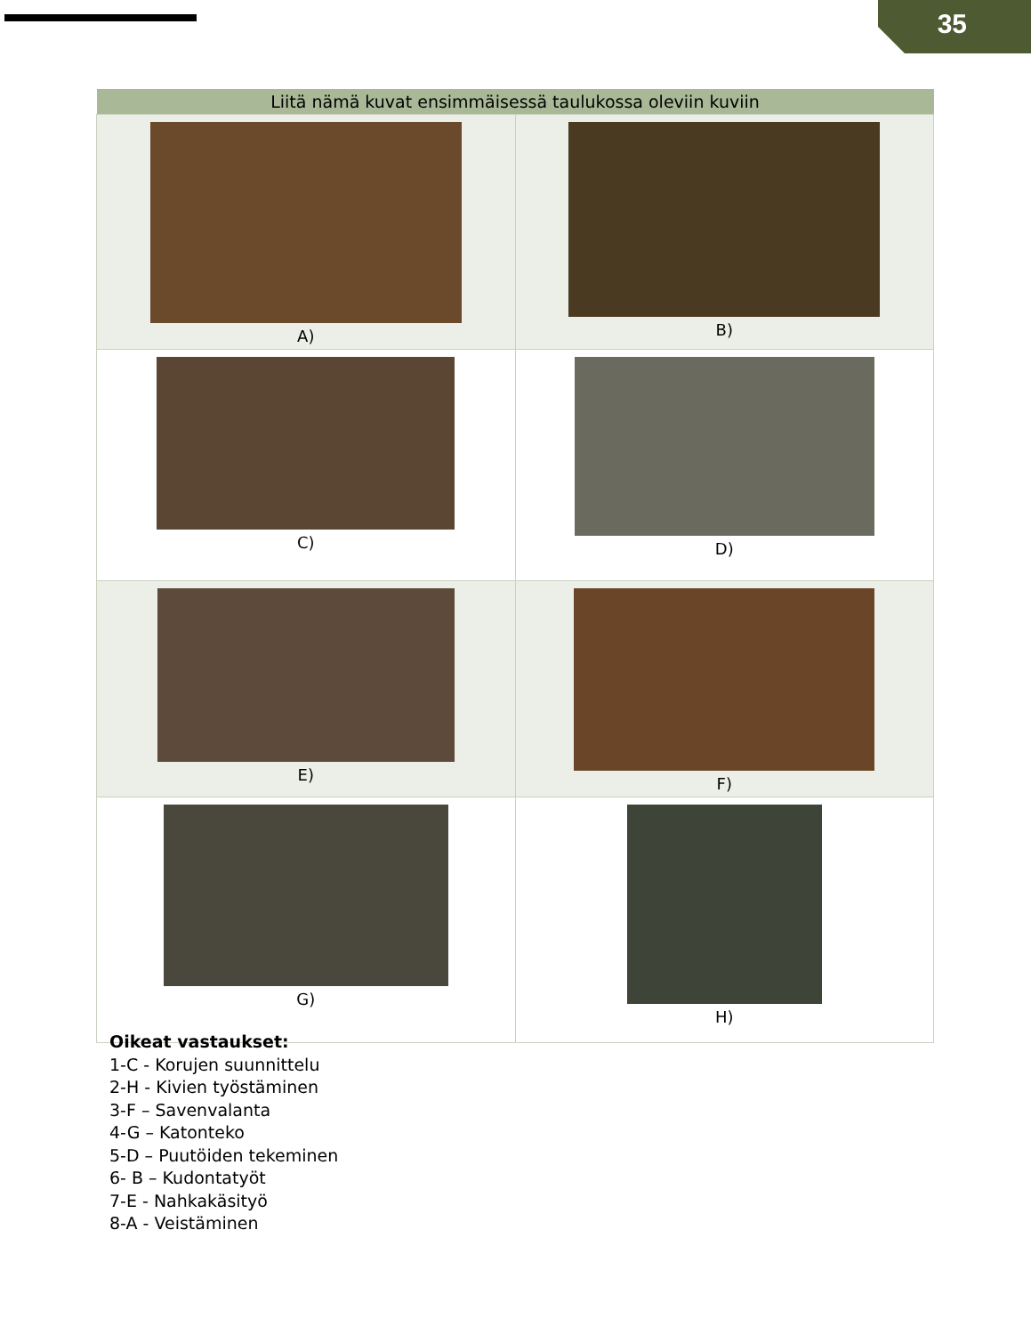35
| Liitä nämä kuvat ensimmäisessä taulukossa oleviin kuviin | |
| --- | --- |
| A) | B) |
| C) | D) |
| E) | F) |
| G) | H) |
Oikeat vastaukset:
1-C - Korujen suunnittelu
2-H - Kivien työstäminen
3-F – Savenvalanta
4-G – Katonteko
5-D – Puutöiden tekeminen
6- B – Kudontatyöt
7-E - Nahkakäsityö
8-A - Veistäminen